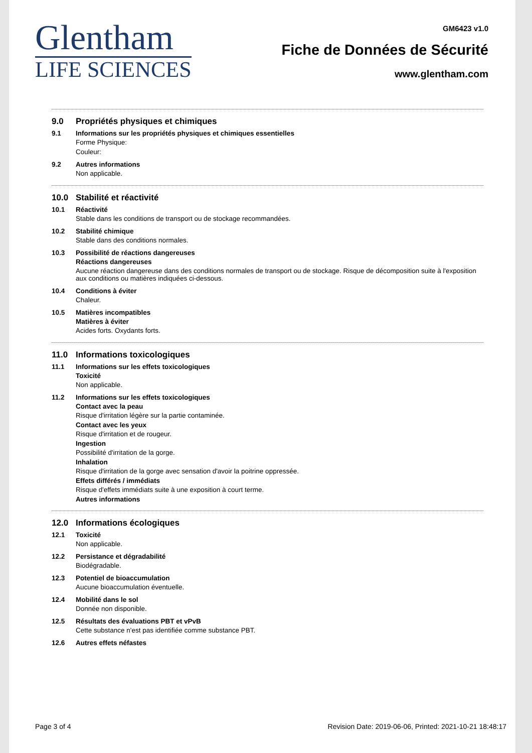Glentham
LIFE SCIENCES
GM6423 v1.0
Fiche de Données de Sécurité
www.glentham.com
9.0 Propriétés physiques et chimiques
9.1 Informations sur les propriétés physiques et chimiques essentielles
Forme Physique:
Couleur:
9.2 Autres informations
Non applicable.
10.0 Stabilité et réactivité
10.1 Réactivité
Stable dans les conditions de transport ou de stockage recommandées.
10.2 Stabilité chimique
Stable dans des conditions normales.
10.3 Possibilité de réactions dangereuses
Réactions dangereuses
Aucune réaction dangereuse dans des conditions normales de transport ou de stockage. Risque de décomposition suite à l'exposition aux conditions ou matières indiquées ci-dessous.
10.4 Conditions à éviter
Chaleur.
10.5 Matières incompatibles
Matières à éviter
Acides forts. Oxydants forts.
11.0 Informations toxicologiques
11.1 Informations sur les effets toxicologiques
Toxicité
Non applicable.
11.2 Informations sur les effets toxicologiques
Contact avec la peau
Risque d'irritation légère sur la partie contaminée.
Contact avec les yeux
Risque d'irritation et de rougeur.
Ingestion
Possibilité d'irritation de la gorge.
Inhalation
Risque d'irritation de la gorge avec sensation d'avoir la poitrine oppressée.
Effets différés / immédiats
Risque d'effets immédiats suite à une exposition à court terme.
Autres informations
12.0 Informations écologiques
12.1 Toxicité
Non applicable.
12.2 Persistance et dégradabilité
Biodégradable.
12.3 Potentiel de bioaccumulation
Aucune bioaccumulation éventuelle.
12.4 Mobilité dans le sol
Donnée non disponible.
12.5 Résultats des évaluations PBT et vPvB
Cette substance n'est pas identifiée comme substance PBT.
12.6 Autres effets néfastes
Page 3 of 4 Revision Date: 2019-06-06, Printed: 2021-10-21 18:48:17